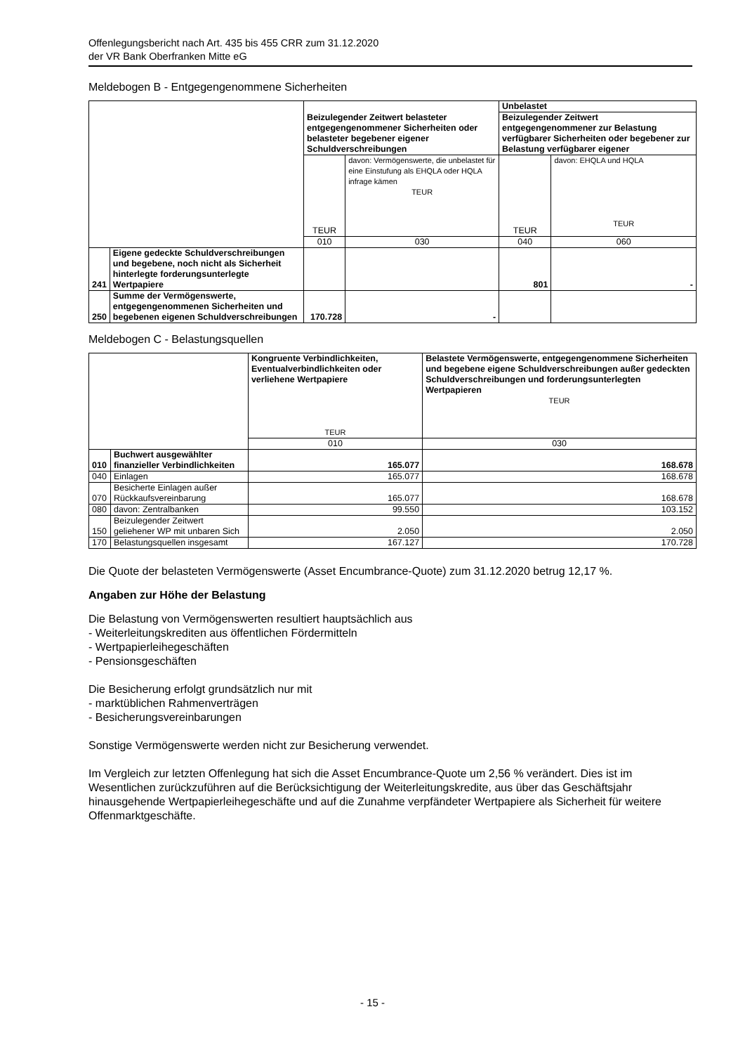Offenlegungsbericht nach Art. 435 bis 455 CRR zum 31.12.2020
der VR Bank Oberfranken Mitte eG
Meldebogen B - Entgegengenommene Sicherheiten
| | | Beizulegender Zeitwert belasteter entgegengenommener Sicherheiten oder belasteter begebener eigener Schuldverschreibungen | | Unbelastet | |
| | | | | Beizulegender Zeitwert entgegengenommener zur Belastung verfügbarer Sicherheiten oder begebener zur Belastung verfügbarer eigener | |
| | | TEUR | davon: Vermögenswerte, die unbelastet für eine Einstufung als EHQLA oder HQLA infrage kämen TEUR | TEUR | davon: EHQLA und HQLA TEUR |
| | | 010 | 030 | 040 | 060 |
| 241 | Eigene gedeckte Schuldverschreibungen und begebene, noch nicht als Sicherheit hinterlegte forderungsunterlegte Wertpapiere | | | 801 | - |
| 250 | Summe der Vermögenswerte, entgegengenommenen Sicherheiten und begebenen eigenen Schuldverschreibungen | 170.728 | - | | |
Meldebogen C - Belastungsquellen
| | | Kongruente Verbindlichkeiten, Eventualverbindlichkeiten oder verliehene Wertpapiere TEUR | Belastete Vermögenswerte, entgegengenommene Sicherheiten und begebene eigene Schuldverschreibungen außer gedeckten Schuldverschreibungen und forderungsunterlegten Wertpapieren TEUR |
| | | 010 | 030 |
| 010 | Buchwert ausgewählter finanzieller Verbindlichkeiten | 165.077 | 168.678 |
| 040 | Einlagen | 165.077 | 168.678 |
| 070 | Besicherte Einlagen außer Rückkaufsvereinbarung | 165.077 | 168.678 |
| 080 | davon: Zentralbanken | 99.550 | 103.152 |
| 150 | Beizulegender Zeitwert geliehener WP mit unbaren Sich | 2.050 | 2.050 |
| 170 | Belastungsquellen insgesamt | 167.127 | 170.728 |
Die Quote der belasteten Vermögenswerte (Asset Encumbrance-Quote) zum 31.12.2020 betrug 12,17 %.
Angaben zur Höhe der Belastung
Die Belastung von Vermögenswerten resultiert hauptsächlich aus
- Weiterleitungskrediten aus öffentlichen Fördermitteln
- Wertpapierleihegeschäften
- Pensionsgeschäften
Die Besicherung erfolgt grundsätzlich nur mit
- marktüblichen Rahmenverträgen
- Besicherungsvereinbarungen
Sonstige Vermögenswerte werden nicht zur Besicherung verwendet.
Im Vergleich zur letzten Offenlegung hat sich die Asset Encumbrance-Quote um 2,56 % verändert. Dies ist im Wesentlichen zurückzuführen auf die Berücksichtigung der Weiterleitungskredite, aus über das Geschäftsjahr hinausgehende Wertpapierleihegeschäfte und auf die Zunahme verpfändeter Wertpapiere als Sicherheit für weitere Offenmarktgeschäfte.
- 15 -